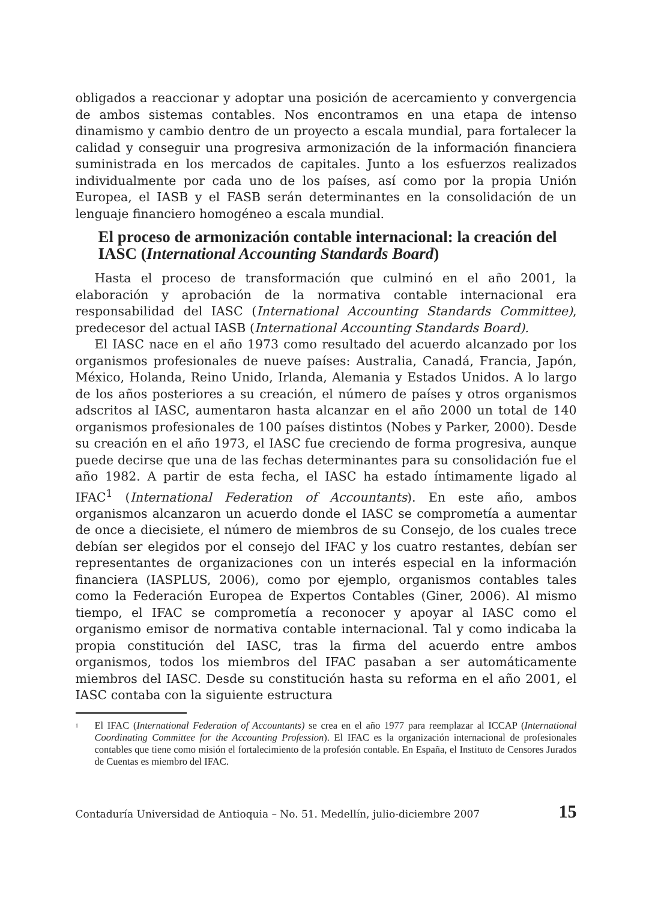obligados a reaccionar y adoptar una posición de acercamiento y convergencia de ambos sistemas contables. Nos encontramos en una etapa de intenso dinamismo y cambio dentro de un proyecto a escala mundial, para fortalecer la calidad y conseguir una progresiva armonización de la información financiera suministrada en los mercados de capitales. Junto a los esfuerzos realizados individualmente por cada uno de los países, así como por la propia Unión Europea, el IASB y el FASB serán determinantes en la consolidación de un lenguaje financiero homogéneo a escala mundial.
El proceso de armonización contable internacional: la creación del IASC (International Accounting Standards Board)
Hasta el proceso de transformación que culminó en el año 2001, la elaboración y aprobación de la normativa contable internacional era responsabilidad del IASC (International Accounting Standards Committee), predecesor del actual IASB (International Accounting Standards Board).
El IASC nace en el año 1973 como resultado del acuerdo alcanzado por los organismos profesionales de nueve países: Australia, Canadá, Francia, Japón, México, Holanda, Reino Unido, Irlanda, Alemania y Estados Unidos. A lo largo de los años posteriores a su creación, el número de países y otros organismos adscritos al IASC, aumentaron hasta alcanzar en el año 2000 un total de 140 organismos profesionales de 100 países distintos (Nobes y Parker, 2000). Desde su creación en el año 1973, el IASC fue creciendo de forma progresiva, aunque puede decirse que una de las fechas determinantes para su consolidación fue el año 1982. A partir de esta fecha, el IASC ha estado íntimamente ligado al IFAC<sup>1</sup> (International Federation of Accountants). En este año, ambos organismos alcanzaron un acuerdo donde el IASC se comprometía a aumentar de once a diecisiete, el número de miembros de su Consejo, de los cuales trece debían ser elegidos por el consejo del IFAC y los cuatro restantes, debían ser representantes de organizaciones con un interés especial en la información financiera (IASPLUS, 2006), como por ejemplo, organismos contables tales como la Federación Europea de Expertos Contables (Giner, 2006). Al mismo tiempo, el IFAC se comprometía a reconocer y apoyar al IASC como el organismo emisor de normativa contable internacional. Tal y como indicaba la propia constitución del IASC, tras la firma del acuerdo entre ambos organismos, todos los miembros del IFAC pasaban a ser automáticamente miembros del IASC. Desde su constitución hasta su reforma en el año 2001, el IASC contaba con la siguiente estructura
<sup>1</sup>
El IFAC (International Federation of Accountants) se crea en el año 1977 para reemplazar al ICCAP (International Coordinating Committee for the Accounting Profession). El IFAC es la organización internacional de profesionales contables que tiene como misión el fortalecimiento de la profesión contable. En España, el Instituto de Censores Jurados de Cuentas es miembro del IFAC.
Contaduría Universidad de Antioquia – No. 51. Medellín, julio-diciembre 2007 15